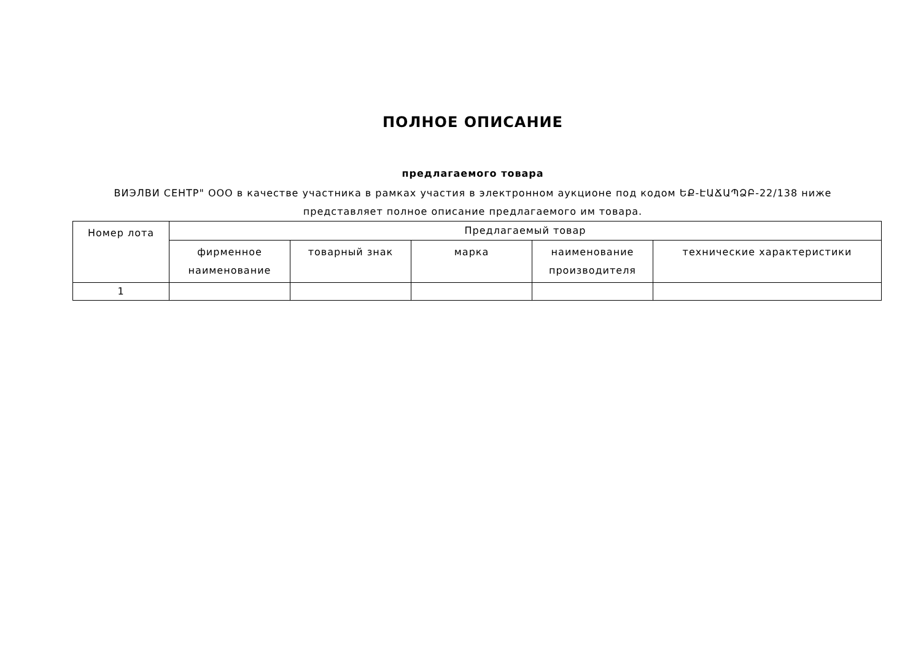ПОЛНОЕ ОПИСАНИЕ
предлагаемого товара
ВИЭЛВИ СЕНТР" ООО в качестве участника в рамках участия в электронном аукционе под кодом ԵՔ-ԷԱՃԱՊՁԲ-22/138 ниже представляет полное описание предлагаемого им товара.
| Номер лота | Предлагаемый товар | | | | |
| --- | --- | --- | --- | --- | --- |
| | фирменное наименование | товарный знак | марка | наименование производителя | технические характеристики |
| 1 | | | | | |